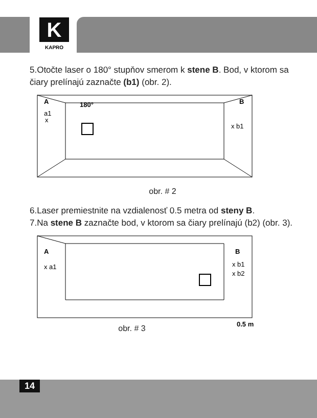K
KAPRO
5.Otočte laser o 180° stupňov smerom k stene B. Bod, v ktorom sa čiary prelínajú zaznačte (b1) (obr. 2).
A
a1
x
180°
B
x b1
obr. # 2
6.Laser premiestnite na vzdialenosť 0.5 metra od steny B.
7.Na stene B zaznačte bod, v ktorom sa čiary prelínajú (b2) (obr. 3).
A
x a1
B
x b1
x b2
0.5 m
obr. # 3
14